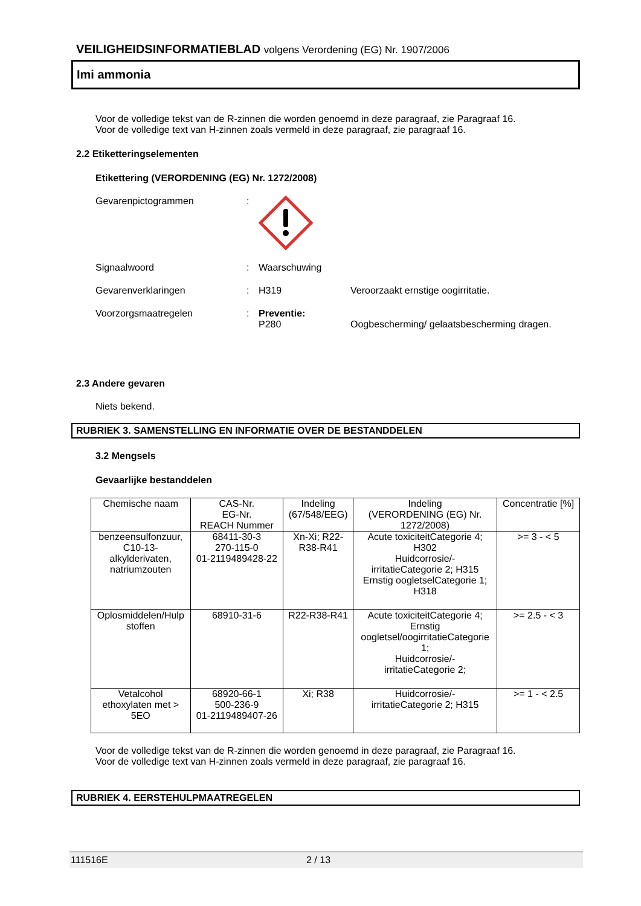VEILIGHEIDSINFORMATIEBLAD volgens Verordening (EG) Nr. 1907/2006
Imi ammonia
Voor de volledige tekst van de R-zinnen die worden genoemd in deze paragraaf, zie Paragraaf 16.
Voor de volledige text van H-zinnen zoals vermeld in deze paragraaf, zie paragraaf 16.
2.2 Etiketteringselementen
Etikettering (VERORDENING (EG) Nr. 1272/2008)
Gevarenpictogrammen :
Signaalwoord : Waarschuwing
Gevarenverklaringen : H319 Veroorzaakt ernstige oogirritatie.
Voorzorgsmaatregelen : Preventie:
P280 Oogbescherming/ gelaatsbescherming dragen.
2.3 Andere gevaren
Niets bekend.
RUBRIEK 3. SAMENSTELLING EN INFORMATIE OVER DE BESTANDDELEN
3.2 Mengsels
Gevaarlijke bestanddelen
| Chemische naam | CAS-Nr. EG-Nr. REACH Nummer | Indeling (67/548/EEG) | Indeling (VERORDENING (EG) Nr. 1272/2008) | Concentratie [%] |
| --- | --- | --- | --- | --- |
| benzeensulfonzuur, C10-13- alkylderivaten, natriumzouten | 68411-30-3 270-115-0 01-2119489428-22 | Xn-Xi; R22- R38-R41 | Acute toxiciteitCategorie 4; H302 Huidcorrosie/- irritatieCategorie 2; H315 Ernstig oogletselCategorie 1; H318 | >= 3 - < 5 |
| Oplosmiddelen/Hulp stoffen | 68910-31-6 | R22-R38-R41 | Acute toxiciteitCategorie 4; Ernstig oogletsel/oogirritatieCategorie 1; Huidcorrosie/- irritatieCategorie 2; | >= 2.5 - < 3 |
| Vetalcohol ethoxylaten met > 5EO | 68920-66-1 500-236-9 01-2119489407-26 | Xi; R38 | Huidcorrosie/- irritatieCategorie 2; H315 | >= 1 - < 2.5 |
Voor de volledige tekst van de R-zinnen die worden genoemd in deze paragraaf, zie Paragraaf 16.
Voor de volledige text van H-zinnen zoals vermeld in deze paragraaf, zie paragraaf 16.
RUBRIEK 4. EERSTEHULPMAATREGELEN
111516E 2 / 13